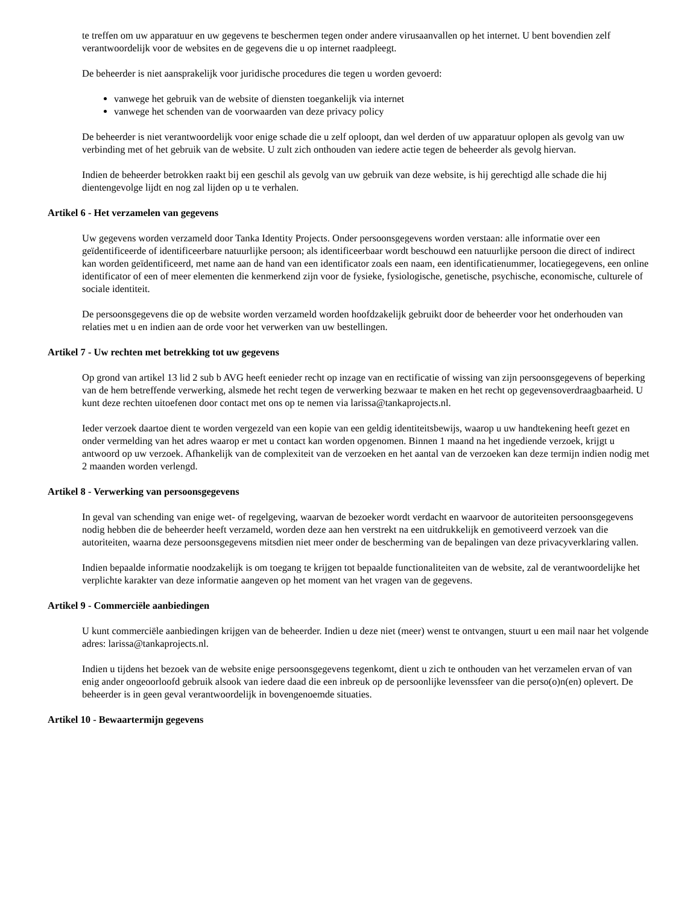te treffen om uw apparatuur en uw gegevens te beschermen tegen onder andere virusaanvallen op het internet. U bent bovendien zelf verantwoordelijk voor de websites en de gegevens die u op internet raadpleegt.
De beheerder is niet aansprakelijk voor juridische procedures die tegen u worden gevoerd:
vanwege het gebruik van de website of diensten toegankelijk via internet
vanwege het schenden van de voorwaarden van deze privacy policy
De beheerder is niet verantwoordelijk voor enige schade die u zelf oploopt, dan wel derden of uw apparatuur oplopen als gevolg van uw verbinding met of het gebruik van de website. U zult zich onthouden van iedere actie tegen de beheerder als gevolg hiervan.
Indien de beheerder betrokken raakt bij een geschil als gevolg van uw gebruik van deze website, is hij gerechtigd alle schade die hij dientengevolge lijdt en nog zal lijden op u te verhalen.
Artikel 6 - Het verzamelen van gegevens
Uw gegevens worden verzameld door Tanka Identity Projects. Onder persoonsgegevens worden verstaan: alle informatie over een geïdentificeerde of identificeerbare natuurlijke persoon; als identificeerbaar wordt beschouwd een natuurlijke persoon die direct of indirect kan worden geïdentificeerd, met name aan de hand van een identificator zoals een naam, een identificatienummer, locatiegegevens, een online identificator of een of meer elementen die kenmerkend zijn voor de fysieke, fysiologische, genetische, psychische, economische, culturele of sociale identiteit.
De persoonsgegevens die op de website worden verzameld worden hoofdzakelijk gebruikt door de beheerder voor het onderhouden van relaties met u en indien aan de orde voor het verwerken van uw bestellingen.
Artikel 7 - Uw rechten met betrekking tot uw gegevens
Op grond van artikel 13 lid 2 sub b AVG heeft eenieder recht op inzage van en rectificatie of wissing van zijn persoonsgegevens of beperking van de hem betreffende verwerking, alsmede het recht tegen de verwerking bezwaar te maken en het recht op gegevensoverdraagbaarheid. U kunt deze rechten uitoefenen door contact met ons op te nemen via larissa@tankaprojects.nl.
Ieder verzoek daartoe dient te worden vergezeld van een kopie van een geldig identiteitsbewijs, waarop u uw handtekening heeft gezet en onder vermelding van het adres waarop er met u contact kan worden opgenomen. Binnen 1 maand na het ingediende verzoek, krijgt u antwoord op uw verzoek. Afhankelijk van de complexiteit van de verzoeken en het aantal van de verzoeken kan deze termijn indien nodig met 2 maanden worden verlengd.
Artikel 8 - Verwerking van persoonsgegevens
In geval van schending van enige wet- of regelgeving, waarvan de bezoeker wordt verdacht en waarvoor de autoriteiten persoonsgegevens nodig hebben die de beheerder heeft verzameld, worden deze aan hen verstrekt na een uitdrukkelijk en gemotiveerd verzoek van die autoriteiten, waarna deze persoonsgegevens mitsdien niet meer onder de bescherming van de bepalingen van deze privacyverklaring vallen.
Indien bepaalde informatie noodzakelijk is om toegang te krijgen tot bepaalde functionaliteiten van de website, zal de verantwoordelijke het verplichte karakter van deze informatie aangeven op het moment van het vragen van de gegevens.
Artikel 9 - Commerciële aanbiedingen
U kunt commerciële aanbiedingen krijgen van de beheerder. Indien u deze niet (meer) wenst te ontvangen, stuurt u een mail naar het volgende adres: larissa@tankaprojects.nl.
Indien u tijdens het bezoek van de website enige persoonsgegevens tegenkomt, dient u zich te onthouden van het verzamelen ervan of van enig ander ongeoorloofd gebruik alsook van iedere daad die een inbreuk op de persoonlijke levenssfeer van die perso(o)n(en) oplevert. De beheerder is in geen geval verantwoordelijk in bovengenoemde situaties.
Artikel 10 - Bewaartermijn gegevens